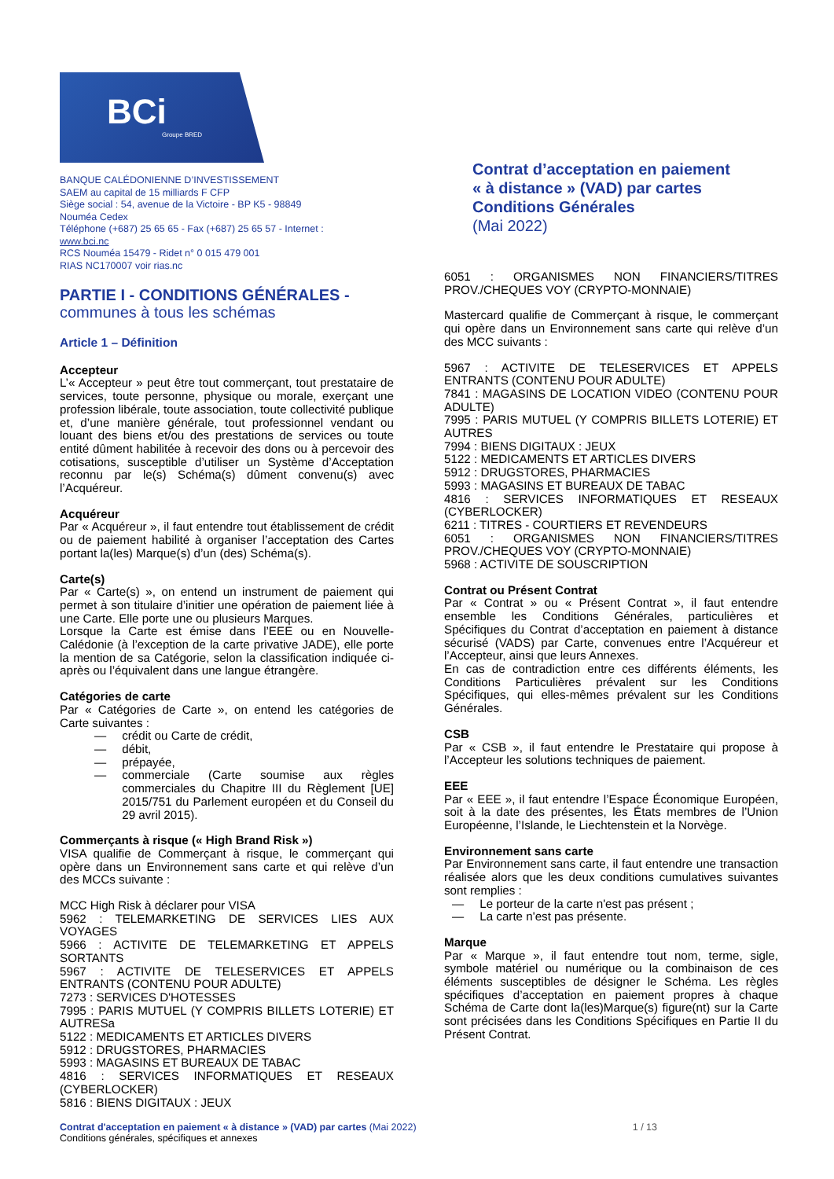BCi
Groupe BRED
BANQUE CALÉDONIENNE D’INVESTISSEMENT
SAEM au capital de 15 milliards F CFP
Siège social : 54, avenue de la Victoire - BP K5 - 98849
Nouméa Cedex
Téléphone (+687) 25 65 65 - Fax (+687) 25 65 57 - Internet :
www.bci.nc
RCS Nouméa 15479 - Ridet n° 0 015 479 001
RIAS NC170007 voir rias.nc
Contrat d’acceptation en paiement
« à distance » (VAD) par cartes
Conditions Générales
(Mai 2022)
PARTIE I - CONDITIONS GÉNÉRALES -
communes à tous les schémas
Article 1 – Définition
Accepteur
L’« Accepteur » peut être tout commerçant, tout prestataire de services, toute personne, physique ou morale, exerçant une profession libérale, toute association, toute collectivité publique et, d’une manière générale, tout professionnel vendant ou louant des biens et/ou des prestations de services ou toute entité dûment habilitée à recevoir des dons ou à percevoir des cotisations, susceptible d’utiliser un Système d’Acceptation reconnu par le(s) Schéma(s) dûment convenu(s) avec l’Acquéreur.
Acquéreur
Par « Acquéreur », il faut entendre tout établissement de crédit ou de paiement habilité à organiser l’acceptation des Cartes portant la(les) Marque(s) d’un (des) Schéma(s).
Carte(s)
Par « Carte(s) », on entend un instrument de paiement qui permet à son titulaire d’initier une opération de paiement liée à une Carte. Elle porte une ou plusieurs Marques.
Lorsque la Carte est émise dans l’EEE ou en Nouvelle-Calédonie (à l’exception de la carte privative JADE), elle porte la mention de sa Catégorie, selon la classification indiquée ci-après ou l’équivalent dans une langue étrangère.
Catégories de carte
Par « Catégories de Carte », on entend les catégories de Carte suivantes :
— crédit ou Carte de crédit,
— débit,
— prépayée,
— commerciale (Carte soumise aux règles commerciales du Chapitre III du Règlement [UE] 2015/751 du Parlement européen et du Conseil du 29 avril 2015).
Commerçants à risque (« High Brand Risk »)
VISA qualifie de Commerçant à risque, le commerçant qui opère dans un Environnement sans carte et qui relève d’un des MCCs suivante :
MCC High Risk à déclarer pour VISA
5962 : TELEMARKETING DE SERVICES LIES AUX VOYAGES
5966 : ACTIVITE DE TELEMARKETING ET APPELS SORTANTS
5967 : ACTIVITE DE TELESERVICES ET APPELS ENTRANTS (CONTENU POUR ADULTE)
7273 : SERVICES D'HOTESSES
7995 : PARIS MUTUEL (Y COMPRIS BILLETS LOTERIE) ET AUTRESa
5122 : MEDICAMENTS ET ARTICLES DIVERS
5912 : DRUGSTORES, PHARMACIES
5993 : MAGASINS ET BUREAUX DE TABAC
4816 : SERVICES INFORMATIQUES ET RESEAUX (CYBERLOCKER)
5816 : BIENS DIGITAUX : JEUX
6051 : ORGANISMES NON FINANCIERS/TITRES PROV./CHEQUES VOY (CRYPTO-MONNAIE)
Mastercard qualifie de Commerçant à risque, le commerçant qui opère dans un Environnement sans carte qui relève d’un des MCC suivants :
5967 : ACTIVITE DE TELESERVICES ET APPELS ENTRANTS (CONTENU POUR ADULTE)
7841 : MAGASINS DE LOCATION VIDEO (CONTENU POUR ADULTE)
7995 : PARIS MUTUEL (Y COMPRIS BILLETS LOTERIE) ET AUTRES
7994 : BIENS DIGITAUX : JEUX
5122 : MEDICAMENTS ET ARTICLES DIVERS
5912 : DRUGSTORES, PHARMACIES
5993 : MAGASINS ET BUREAUX DE TABAC
4816 : SERVICES INFORMATIQUES ET RESEAUX (CYBERLOCKER)
6211 : TITRES - COURTIERS ET REVENDEURS
6051 : ORGANISMES NON FINANCIERS/TITRES PROV./CHEQUES VOY (CRYPTO-MONNAIE)
5968 : ACTIVITE DE SOUSCRIPTION
Contrat ou Présent Contrat
Par « Contrat » ou « Présent Contrat », il faut entendre ensemble les Conditions Générales, particulières et Spécifiques du Contrat d’acceptation en paiement à distance sécurisé (VADS) par Carte, convenues entre l’Acquéreur et l’Accepteur, ainsi que leurs Annexes.
En cas de contradiction entre ces différents éléments, les Conditions Particulières prévalent sur les Conditions Spécifiques, qui elles-mêmes prévalent sur les Conditions Générales.
CSB
Par « CSB », il faut entendre le Prestataire qui propose à l’Accepteur les solutions techniques de paiement.
EEE
Par « EEE », il faut entendre l’Espace Économique Européen, soit à la date des présentes, les États membres de l’Union Européenne, l’Islande, le Liechtenstein et la Norvège.
Environnement sans carte
Par Environnement sans carte, il faut entendre une transaction réalisée alors que les deux conditions cumulatives suivantes sont remplies :
— Le porteur de la carte n'est pas présent ;
— La carte n'est pas présente.
Marque
Par « Marque », il faut entendre tout nom, terme, sigle, symbole matériel ou numérique ou la combinaison de ces éléments susceptibles de désigner le Schéma. Les règles spécifiques d’acceptation en paiement propres à chaque Schéma de Carte dont la(les)Marque(s) figure(nt) sur la Carte sont précisées dans les Conditions Spécifiques en Partie II du Présent Contrat.
Contrat d'acceptation en paiement « à distance » (VAD) par cartes (Mai 2022) 1 / 13
Conditions générales, spécifiques et annexes